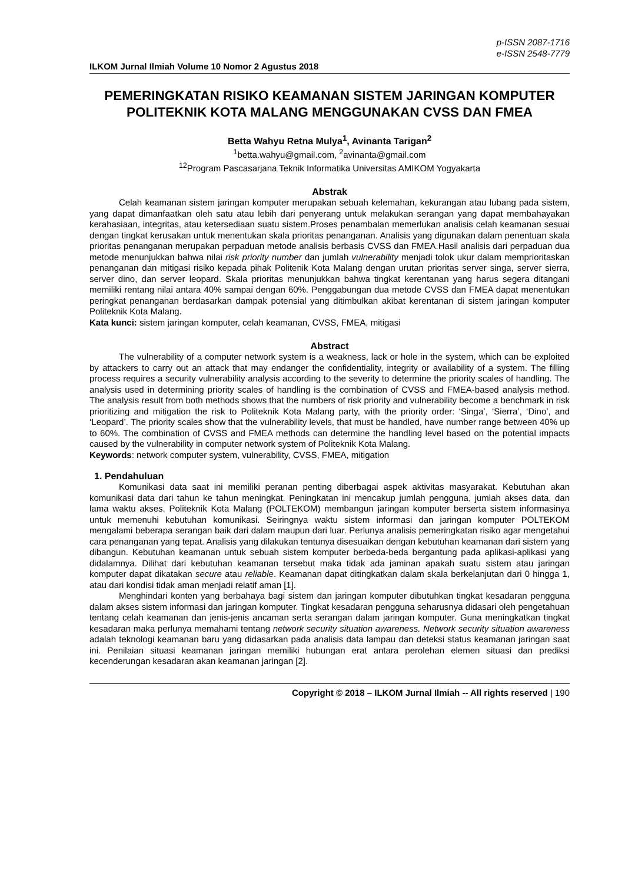p-ISSN 2087-1716
e-ISSN 2548-7779
ILKOM Jurnal Ilmiah Volume 10 Nomor 2 Agustus 2018
PEMERINGKATAN RISIKO KEAMANAN SISTEM JARINGAN KOMPUTER POLITEKNIK KOTA MALANG MENGGUNAKAN CVSS DAN FMEA
Betta Wahyu Retna Mulya<sup>1</sup>, Avinanta Tarigan<sup>2</sup>
<sup>1</sup> betta.wahyu@gmail.com, <sup>2</sup>avinanta@gmail.com
<sup>12</sup> Program Pascasarjana Teknik Informatika Universitas AMIKOM Yogyakarta
Abstrak
Celah keamanan sistem jaringan komputer merupakan sebuah kelemahan, kekurangan atau lubang pada sistem, yang dapat dimanfaatkan oleh satu atau lebih dari penyerang untuk melakukan serangan yang dapat membahayakan kerahasiaan, integritas, atau ketersediaan suatu sistem.Proses penambalan memerlukan analisis celah keamanan sesuai dengan tingkat kerusakan untuk menentukan skala prioritas penanganan. Analisis yang digunakan dalam penentuan skala prioritas penanganan merupakan perpaduan metode analisis berbasis CVSS dan FMEA.Hasil analisis dari perpaduan dua metode menunjukkan bahwa nilai risk priority number dan jumlah vulnerability menjadi tolok ukur dalam memprioritaskan penanganan dan mitigasi risiko kepada pihak Politenik Kota Malang dengan urutan prioritas server singa, server sierra, server dino, dan server leopard. Skala prioritas menunjukkan bahwa tingkat kerentanan yang harus segera ditangani memiliki rentang nilai antara 40% sampai dengan 60%. Penggabungan dua metode CVSS dan FMEA dapat menentukan peringkat penanganan berdasarkan dampak potensial yang ditimbulkan akibat kerentanan di sistem jaringan komputer Politeknik Kota Malang.
Kata kunci: sistem jaringan komputer, celah keamanan, CVSS, FMEA, mitigasi
Abstract
The vulnerability of a computer network system is a weakness, lack or hole in the system, which can be exploited by attackers to carry out an attack that may endanger the confidentiality, integrity or availability of a system. The filling process requires a security vulnerability analysis according to the severity to determine the priority scales of handling. The analysis used in determining priority scales of handling is the combination of CVSS and FMEA-based analysis method. The analysis result from both methods shows that the numbers of risk priority and vulnerability become a benchmark in risk prioritizing and mitigation the risk to Politeknik Kota Malang party, with the priority order: ‘Singa’, ‘Sierra’, ‘Dino’, and ‘Leopard’. The priority scales show that the vulnerability levels, that must be handled, have number range between 40% up to 60%. The combination of CVSS and FMEA methods can determine the handling level based on the potential impacts caused by the vulnerability in computer network system of Politeknik Kota Malang.
Keywords: network computer system, vulnerability, CVSS, FMEA, mitigation
1. Pendahuluan
Komunikasi data saat ini memiliki peranan penting diberbagai aspek aktivitas masyarakat. Kebutuhan akan komunikasi data dari tahun ke tahun meningkat. Peningkatan ini mencakup jumlah pengguna, jumlah akses data, dan lama waktu akses. Politeknik Kota Malang (POLTEKOM) membangun jaringan komputer berserta sistem informasinya untuk memenuhi kebutuhan komunikasi. Seiringnya waktu sistem informasi dan jaringan komputer POLTEKOM mengalami beberapa serangan baik dari dalam maupun dari luar. Perlunya analisis pemeringkatan risiko agar mengetahui cara penanganan yang tepat. Analisis yang dilakukan tentunya disesuaikan dengan kebutuhan keamanan dari sistem yang dibangun. Kebutuhan keamanan untuk sebuah sistem komputer berbeda-beda bergantung pada aplikasi-aplikasi yang didalamnya. Dilihat dari kebutuhan keamanan tersebut maka tidak ada jaminan apakah suatu sistem atau jaringan komputer dapat dikatakan secure atau reliable. Keamanan dapat ditingkatkan dalam skala berkelanjutan dari 0 hingga 1, atau dari kondisi tidak aman menjadi relatif aman [1].
Menghindari konten yang berbahaya bagi sistem dan jaringan komputer dibutuhkan tingkat kesadaran pengguna dalam akses sistem informasi dan jaringan komputer. Tingkat kesadaran pengguna seharusnya didasari oleh pengetahuan tentang celah keamanan dan jenis-jenis ancaman serta serangan dalam jaringan komputer. Guna meningkatkan tingkat kesadaran maka perlunya memahami tentang network security situation awareness. Network security situation awareness adalah teknologi keamanan baru yang didasarkan pada analisis data lampau dan deteksi status keamanan jaringan saat ini. Penilaian situasi keamanan jaringan memiliki hubungan erat antara perolehan elemen situasi dan prediksi kecenderungan kesadaran akan keamanan jaringan [2].
Copyright © 2018 – ILKOM Jurnal Ilmiah -- All rights reserved | 190